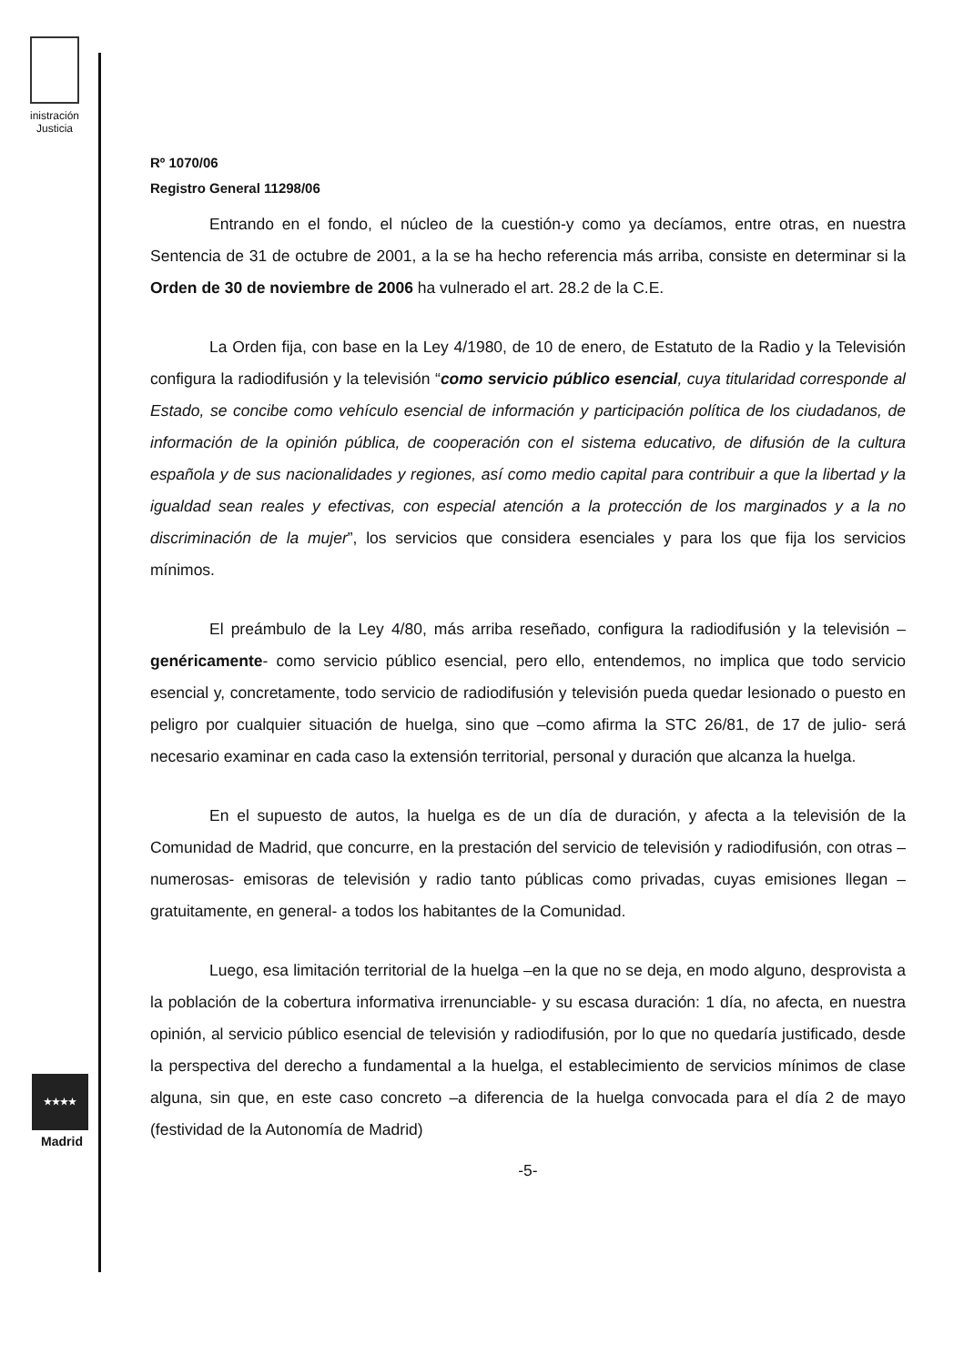inistración
Justicia
★★★★
Madrid
Rº 1070/06
Registro General 11298/06
Entrando en el fondo, el núcleo de la cuestión-y como ya decíamos, entre otras, en nuestra Sentencia de 31 de octubre de 2001, a la se ha hecho referencia más arriba, consiste en determinar si la Orden de 30 de noviembre de 2006 ha vulnerado el art. 28.2 de la C.E.
La Orden fija, con base en la Ley 4/1980, de 10 de enero, de Estatuto de la Radio y la Televisión configura la radiodifusión y la televisión “como servicio público esencial, cuya titularidad corresponde al Estado, se concibe como vehículo esencial de información y participación política de los ciudadanos, de información de la opinión pública, de cooperación con el sistema educativo, de difusión de la cultura española y de sus nacionalidades y regiones, así como medio capital para contribuir a que la libertad y la igualdad sean reales y efectivas, con especial atención a la protección de los marginados y a la no discriminación de la mujer”, los servicios que considera esenciales y para los que fija los servicios mínimos.
El preámbulo de la Ley 4/80, más arriba reseñado, configura la radiodifusión y la televisión –genéricamente- como servicio público esencial, pero ello, entendemos, no implica que todo servicio esencial y, concretamente, todo servicio de radiodifusión y televisión pueda quedar lesionado o puesto en peligro por cualquier situación de huelga, sino que –como afirma la STC 26/81, de 17 de julio- será necesario examinar en cada caso la extensión territorial, personal y duración que alcanza la huelga.
En el supuesto de autos, la huelga es de un día de duración, y afecta a la televisión de la Comunidad de Madrid, que concurre, en la prestación del servicio de televisión y radiodifusión, con otras –numerosas- emisoras de televisión y radio tanto públicas como privadas, cuyas emisiones llegan –gratuitamente, en general- a todos los habitantes de la Comunidad.
Luego, esa limitación territorial de la huelga –en la que no se deja, en modo alguno, desprovista a la población de la cobertura informativa irrenunciable- y su escasa duración: 1 día, no afecta, en nuestra opinión, al servicio público esencial de televisión y radiodifusión, por lo que no quedaría justificado, desde la perspectiva del derecho a fundamental a la huelga, el establecimiento de servicios mínimos de clase alguna, sin que, en este caso concreto –a diferencia de la huelga convocada para el día 2 de mayo (festividad de la Autonomía de Madrid)
-5-